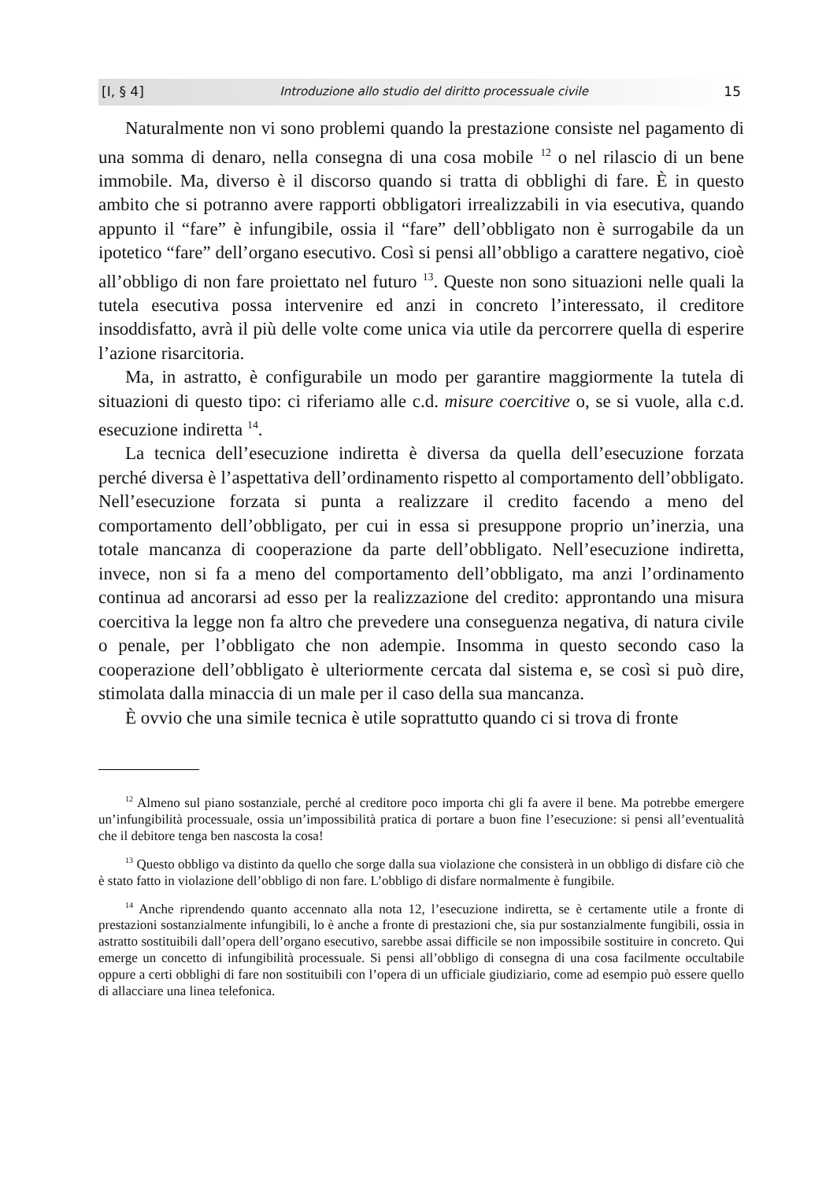[I, § 4] Introduzione allo studio del diritto processuale civile 15
Naturalmente non vi sono problemi quando la prestazione consiste nel pagamento di una somma di denaro, nella consegna di una cosa mobile <sup>12</sup> o nel rilascio di un bene immobile. Ma, diverso è il discorso quando si tratta di obblighi di fare. È in questo ambito che si potranno avere rapporti obbligatori irrealizzabili in via esecutiva, quando appunto il “fare” è infungibile, ossia il “fare” dell’obbligato non è surrogabile da un ipotetico “fare” dell’organo esecutivo. Così si pensi all’obbligo a carattere negativo, cioè all’obbligo di non fare proiettato nel futuro <sup>13</sup>. Queste non sono situazioni nelle quali la tutela esecutiva possa intervenire ed anzi in concreto l’interessato, il creditore insoddisfatto, avrà il più delle volte come unica via utile da percorrere quella di esperire l’azione risarcitoria.
Ma, in astratto, è configurabile un modo per garantire maggiormente la tutela di situazioni di questo tipo: ci riferiamo alle c.d. misure coercitive o, se si vuole, alla c.d. esecuzione indiretta <sup>14</sup>.
La tecnica dell’esecuzione indiretta è diversa da quella dell’esecuzione forzata perché diversa è l’aspettativa dell’ordinamento rispetto al comportamento dell’obbligato. Nell’esecuzione forzata si punta a realizzare il credito facendo a meno del comportamento dell’obbligato, per cui in essa si presuppone proprio un’inerzia, una totale mancanza di cooperazione da parte dell’obbligato. Nell’esecuzione indiretta, invece, non si fa a meno del comportamento dell’obbligato, ma anzi l’ordinamento continua ad ancorarsi ad esso per la realizzazione del credito: approntando una misura coercitiva la legge non fa altro che prevedere una conseguenza negativa, di natura civile o penale, per l’obbligato che non adempie. Insomma in questo secondo caso la cooperazione dell’obbligato è ulteriormente cercata dal sistema e, se così si può dire, stimolata dalla minaccia di un male per il caso della sua mancanza.
È ovvio che una simile tecnica è utile soprattutto quando ci si trova di fronte
<sup>12</sup> Almeno sul piano sostanziale, perché al creditore poco importa chi gli fa avere il bene. Ma potrebbe emergere un’infungibilità processuale, ossia un’impossibilità pratica di portare a buon fine l’esecuzione: si pensi all’eventualità che il debitore tenga ben nascosta la cosa!
<sup>13</sup> Questo obbligo va distinto da quello che sorge dalla sua violazione che consisterà in un obbligo di disfare ciò che è stato fatto in violazione dell’obbligo di non fare. L’obbligo di disfare normalmente è fungibile.
<sup>14</sup> Anche riprendendo quanto accennato alla nota 12, l’esecuzione indiretta, se è certamente utile a fronte di prestazioni sostanzialmente infungibili, lo è anche a fronte di prestazioni che, sia pur sostanzialmente fungibili, ossia in astratto sostituibili dall’opera dell’organo esecutivo, sarebbe assai difficile se non impossibile sostituire in concreto. Qui emerge un concetto di infungibilità processuale. Si pensi all’obbligo di consegna di una cosa facilmente occultabile oppure a certi obblighi di fare non sostituibili con l’opera di un ufficiale giudiziario, come ad esempio può essere quello di allacciare una linea telefonica.